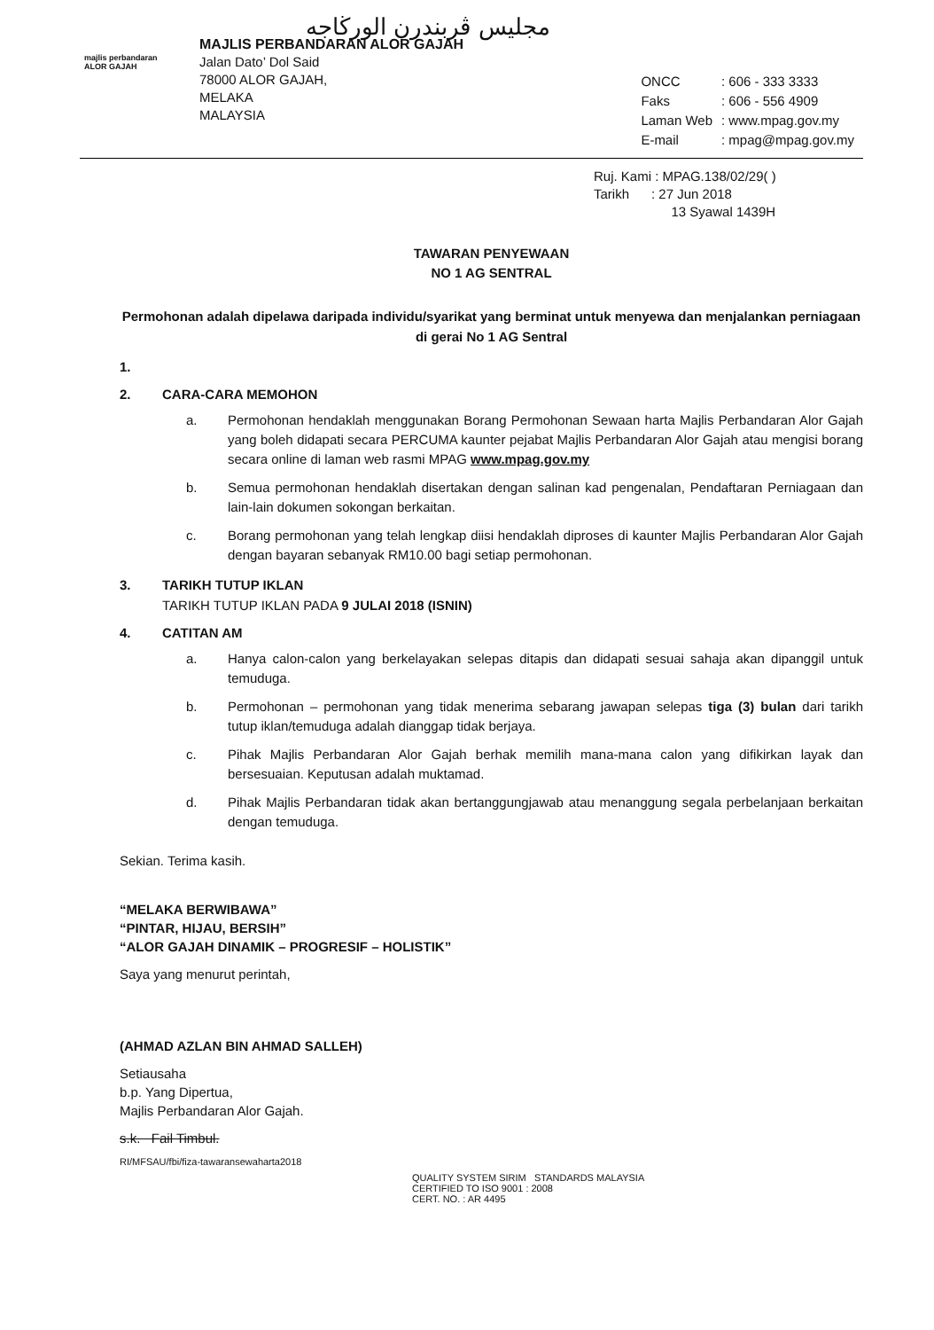majlis perbandaran
ALOR GAJAH
مجليس ڤربندرن الورڬاجه
MAJLIS PERBANDARAN ALOR GAJAH
Jalan Dato’ Dol Said
78000 ALOR GAJAH,
MELAKA
MALAYSIA
| ONCC | : 606 - 333 3333 |
| Faks | : 606 - 556 4909 |
| Laman Web | : www.mpag.gov.my |
| E-mail | : mpag@mpag.gov.my |
Ruj. Kami : MPAG.138/02/29( )
Tarikh : 27 Jun 2018
13 Syawal 1439H
TAWARAN PENYEWAAN
NO 1 AG SENTRAL
Permohonan adalah dipelawa daripada individu/syarikat yang berminat untuk menyewa dan menjalankan perniagaan di gerai No 1 AG Sentral
1.
2. CARA-CARA MEMOHON
a. Permohonan hendaklah menggunakan Borang Permohonan Sewaan harta Majlis Perbandaran Alor Gajah yang boleh didapati secara PERCUMA kaunter pejabat Majlis Perbandaran Alor Gajah atau mengisi borang secara online di laman web rasmi MPAG www.mpag.gov.my
b. Semua permohonan hendaklah disertakan dengan salinan kad pengenalan, Pendaftaran Perniagaan dan lain-lain dokumen sokongan berkaitan.
c. Borang permohonan yang telah lengkap diisi hendaklah diproses di kaunter Majlis Perbandaran Alor Gajah dengan bayaran sebanyak RM10.00 bagi setiap permohonan.
3. TARIKH TUTUP IKLAN
TARIKH TUTUP IKLAN PADA 9 JULAI 2018 (ISNIN)
4. CATITAN AM
a. Hanya calon-calon yang berkelayakan selepas ditapis dan didapati sesuai sahaja akan dipanggil untuk temuduga.
b. Permohonan – permohonan yang tidak menerima sebarang jawapan selepas tiga (3) bulan dari tarikh tutup iklan/temuduga adalah dianggap tidak berjaya.
c. Pihak Majlis Perbandaran Alor Gajah berhak memilih mana-mana calon yang difikirkan layak dan bersesuaian. Keputusan adalah muktamad.
d. Pihak Majlis Perbandaran tidak akan bertanggungjawab atau menanggung segala perbelanjaan berkaitan dengan temuduga.
Sekian. Terima kasih.
“MELAKA BERWIBAWA”
“PINTAR, HIJAU, BERSIH”
“ALOR GAJAH DINAMIK – PROGRESIF – HOLISTIK”
Saya yang menurut perintah,
(AHMAD AZLAN BIN AHMAD SALLEH)
Setiausaha
b.p. Yang Dipertua,
Majlis Perbandaran Alor Gajah.
s.k. Fail Timbul.
RI/MFSAU/fbi/fiza-tawaransewaharta2018
QUALITY SYSTEM SIRIM STANDARDS MALAYSIA
CERTIFIED TO ISO 9001 : 2008
CERT. NO. : AR 4495